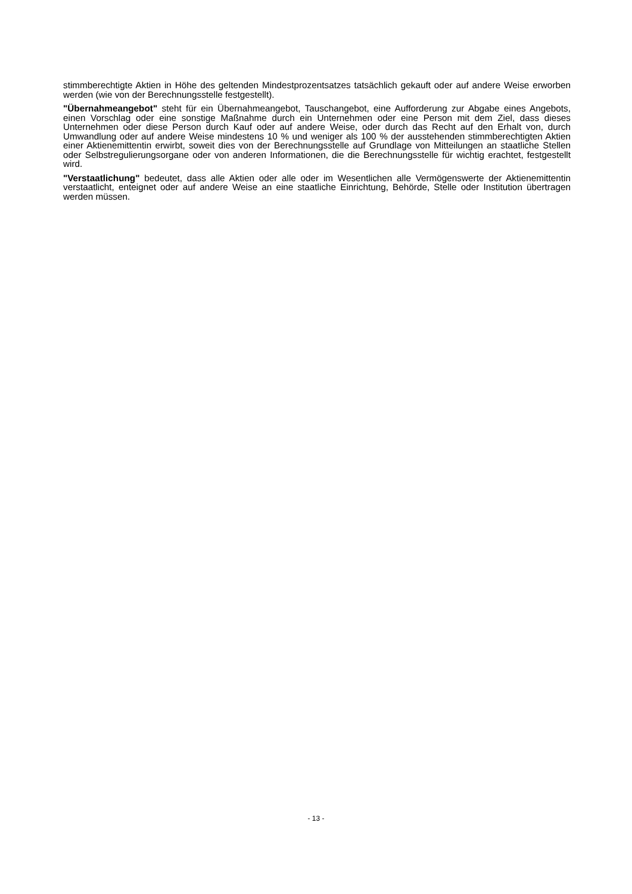stimmberechtigte Aktien in Höhe des geltenden Mindestprozentsatzes tatsächlich gekauft oder auf andere Weise erworben werden (wie von der Berechnungsstelle festgestellt).
"Übernahmeangebot" steht für ein Übernahmeangebot, Tauschangebot, eine Aufforderung zur Abgabe eines Angebots, einen Vorschlag oder eine sonstige Maßnahme durch ein Unternehmen oder eine Person mit dem Ziel, dass dieses Unternehmen oder diese Person durch Kauf oder auf andere Weise, oder durch das Recht auf den Erhalt von, durch Umwandlung oder auf andere Weise mindestens 10 % und weniger als 100 % der ausstehenden stimmberechtigten Aktien einer Aktienemittentin erwirbt, soweit dies von der Berechnungsstelle auf Grundlage von Mitteilungen an staatliche Stellen oder Selbstregulierungsorgane oder von anderen Informationen, die die Berechnungsstelle für wichtig erachtet, festgestellt wird.
"Verstaatlichung" bedeutet, dass alle Aktien oder alle oder im Wesentlichen alle Vermögenswerte der Aktienemittentin verstaatlicht, enteignet oder auf andere Weise an eine staatliche Einrichtung, Behörde, Stelle oder Institution übertragen werden müssen.
- 13 -